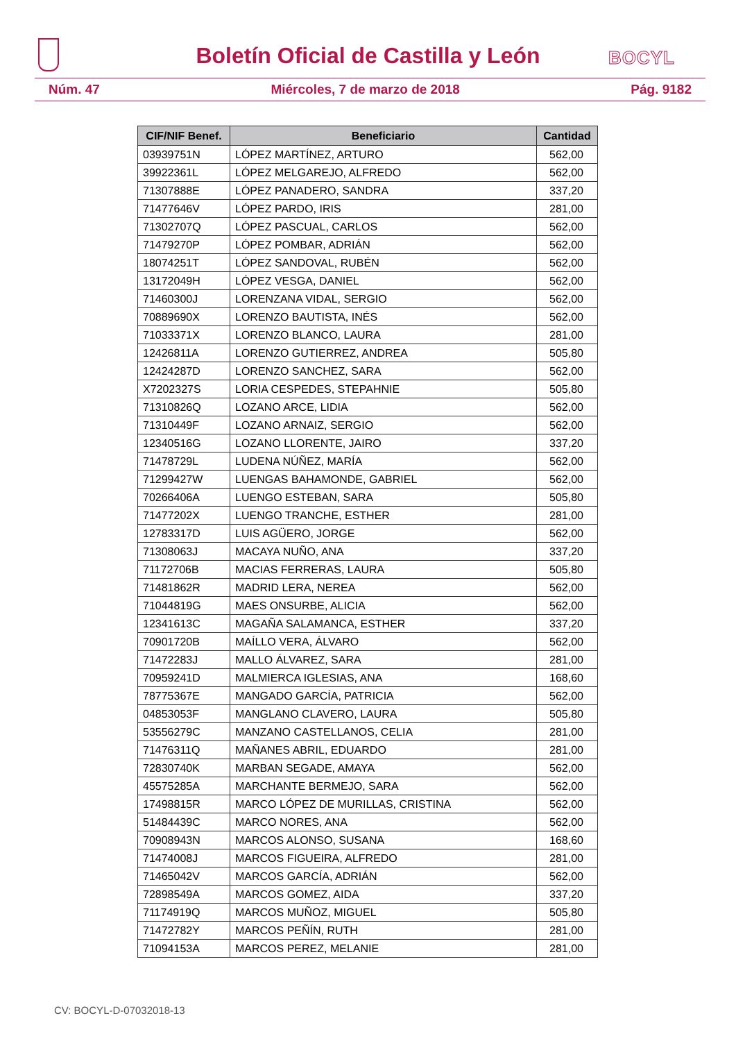Boletín Oficial de Castilla y León
BOCYL
Núm. 47 Miércoles, 7 de marzo de 2018 Pág. 9182
| CIF/NIF Benef. | Beneficiario | Cantidad |
| --- | --- | --- |
| 03939751N | LÓPEZ MARTÍNEZ, ARTURO | 562,00 |
| 39922361L | LÓPEZ MELGAREJO, ALFREDO | 562,00 |
| 71307888E | LÓPEZ PANADERO, SANDRA | 337,20 |
| 71477646V | LÓPEZ PARDO, IRIS | 281,00 |
| 71302707Q | LÓPEZ PASCUAL, CARLOS | 562,00 |
| 71479270P | LÓPEZ POMBAR, ADRIÁN | 562,00 |
| 18074251T | LÓPEZ SANDOVAL, RUBÉN | 562,00 |
| 13172049H | LÓPEZ VESGA, DANIEL | 562,00 |
| 71460300J | LORENZANA VIDAL, SERGIO | 562,00 |
| 70889690X | LORENZO BAUTISTA, INÉS | 562,00 |
| 71033371X | LORENZO BLANCO, LAURA | 281,00 |
| 12426811A | LORENZO GUTIERREZ, ANDREA | 505,80 |
| 12424287D | LORENZO SANCHEZ, SARA | 562,00 |
| X7202327S | LORIA CESPEDES, STEPAHNIE | 505,80 |
| 71310826Q | LOZANO ARCE, LIDIA | 562,00 |
| 71310449F | LOZANO ARNAIZ, SERGIO | 562,00 |
| 12340516G | LOZANO LLORENTE, JAIRO | 337,20 |
| 71478729L | LUDENA NÚÑEZ, MARÍA | 562,00 |
| 71299427W | LUENGAS BAHAMONDE, GABRIEL | 562,00 |
| 70266406A | LUENGO ESTEBAN, SARA | 505,80 |
| 71477202X | LUENGO TRANCHE, ESTHER | 281,00 |
| 12783317D | LUIS AGÜERO, JORGE | 562,00 |
| 71308063J | MACAYA NUÑO, ANA | 337,20 |
| 71172706B | MACIAS FERRERAS, LAURA | 505,80 |
| 71481862R | MADRID LERA, NEREA | 562,00 |
| 71044819G | MAES ONSURBE, ALICIA | 562,00 |
| 12341613C | MAGAÑA SALAMANCA, ESTHER | 337,20 |
| 70901720B | MAÍLLO VERA, ÁLVARO | 562,00 |
| 71472283J | MALLO ÁLVAREZ, SARA | 281,00 |
| 70959241D | MALMIERCA IGLESIAS, ANA | 168,60 |
| 78775367E | MANGADO GARCÍA, PATRICIA | 562,00 |
| 04853053F | MANGLANO CLAVERO, LAURA | 505,80 |
| 53556279C | MANZANO CASTELLANOS, CELIA | 281,00 |
| 71476311Q | MAÑANES ABRIL, EDUARDO | 281,00 |
| 72830740K | MARBAN SEGADE, AMAYA | 562,00 |
| 45575285A | MARCHANTE BERMEJO, SARA | 562,00 |
| 17498815R | MARCO LÓPEZ DE MURILLAS, CRISTINA | 562,00 |
| 51484439C | MARCO NORES, ANA | 562,00 |
| 70908943N | MARCOS ALONSO, SUSANA | 168,60 |
| 71474008J | MARCOS FIGUEIRA, ALFREDO | 281,00 |
| 71465042V | MARCOS GARCÍA, ADRIÁN | 562,00 |
| 72898549A | MARCOS GOMEZ, AIDA | 337,20 |
| 71174919Q | MARCOS MUÑOZ, MIGUEL | 505,80 |
| 71472782Y | MARCOS PEÑÍN, RUTH | 281,00 |
| 71094153A | MARCOS PEREZ, MELANIE | 281,00 |
CV: BOCYL-D-07032018-13